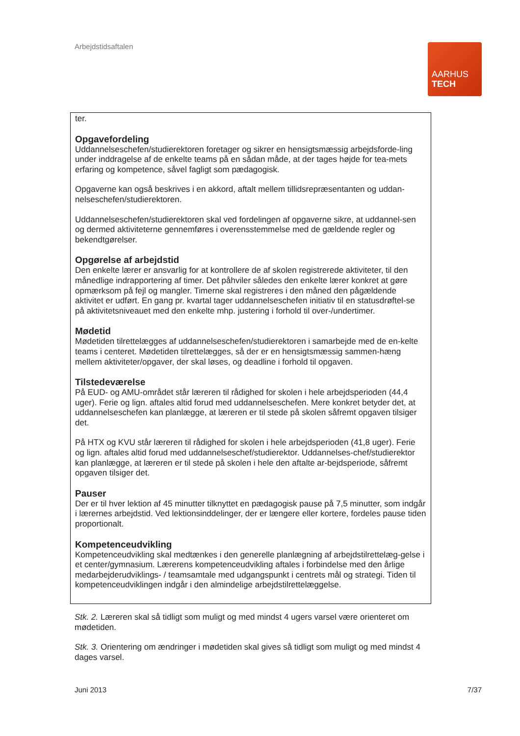Arbejdstidsaftalen
AARHUS
TECH
ter.
Opgavefordeling
Uddannelseschefen/studierektoren foretager og sikrer en hensigtsmæssig arbejdsforde-ling under inddragelse af de enkelte teams på en sådan måde, at der tages højde for tea-mets erfaring og kompetence, såvel fagligt som pædagogisk.
Opgaverne kan også beskrives i en akkord, aftalt mellem tillidsrepræsentanten og uddan-nelseschefen/studierektoren.
Uddannelseschefen/studierektoren skal ved fordelingen af opgaverne sikre, at uddannel-sen og dermed aktiviteterne gennemføres i overensstemmelse med de gældende regler og bekendtgørelser.
Opgørelse af arbejdstid
Den enkelte lærer er ansvarlig for at kontrollere de af skolen registrerede aktiviteter, til den månedlige indrapportering af timer. Det påhviler således den enkelte lærer konkret at gøre opmærksom på fejl og mangler. Timerne skal registreres i den måned den pågældende aktivitet er udført. En gang pr. kvartal tager uddannelseschefen initiativ til en statusdrøftel-se på aktivitetsniveauet med den enkelte mhp. justering i forhold til over-/undertimer.
Mødetid
Mødetiden tilrettelægges af uddannelseschefen/studierektoren i samarbejde med de en-kelte teams i centeret. Mødetiden tilrettelægges, så der er en hensigtsmæssig sammen-hæng mellem aktiviteter/opgaver, der skal løses, og deadline i forhold til opgaven.
Tilstedeværelse
På EUD- og AMU-området står læreren til rådighed for skolen i hele arbejdsperioden (44,4 uger). Ferie og lign. aftales altid forud med uddannelseschefen. Mere konkret betyder det, at uddannelseschefen kan planlægge, at læreren er til stede på skolen såfremt opgaven tilsiger det.
På HTX og KVU står læreren til rådighed for skolen i hele arbejdsperioden (41,8 uger). Ferie og lign. aftales altid forud med uddannelseschef/studierektor. Uddannelses-chef/studierektor kan planlægge, at læreren er til stede på skolen i hele den aftalte ar-bejdsperiode, såfremt opgaven tilsiger det.
Pauser
Der er til hver lektion af 45 minutter tilknyttet en pædagogisk pause på 7,5 minutter, som indgår i lærernes arbejdstid. Ved lektionsinddelinger, der er længere eller kortere, fordeles pause tiden proportionalt.
Kompetenceudvikling
Kompetenceudvikling skal medtænkes i den generelle planlægning af arbejdstilrettelæg-gelse i et center/gymnasium. Lærerens kompetenceudvikling aftales i forbindelse med den årlige medarbejderudviklings- / teamsamtale med udgangspunkt i centrets mål og strategi. Tiden til kompetenceudviklingen indgår i den almindelige arbejdstilrettelæggelse.
Stk. 2. Læreren skal så tidligt som muligt og med mindst 4 ugers varsel være orienteret om mødetiden.
Stk. 3. Orientering om ændringer i mødetiden skal gives så tidligt som muligt og med mindst 4 dages varsel.
Juni 2013 7/37